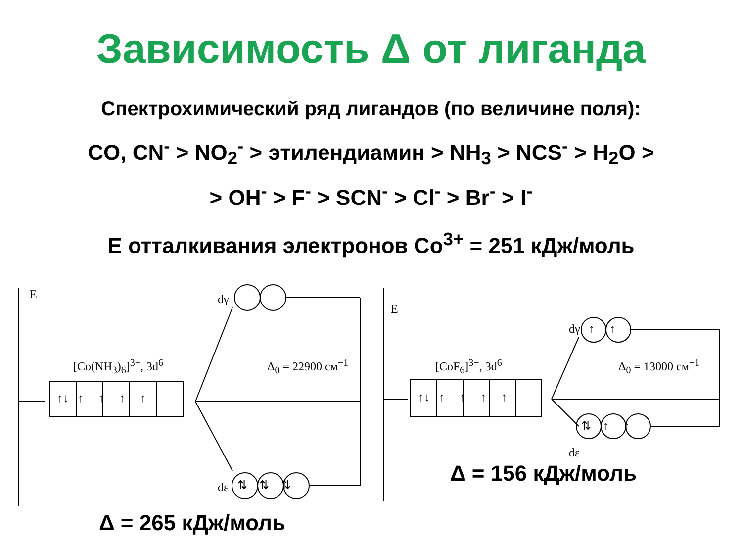Зависимость Δ от лиганда
Спектрохимический ряд лигандов (по величине поля):
CO, CN<sup>-</sup> > NO<sub>2</sub><sup>-</sup> > этилендиамин > NH<sub>3</sub> > NCS<sup>-</sup> > H<sub>2</sub>O >
> OH<sup>-</sup> > F<sup>-</sup> > SCN<sup>-</sup> > Cl<sup>-</sup> > Br<sup>-</sup> > I<sup>-</sup>
E отталкивания электронов Co<sup>3+</sup> = 251 кДж/моль
E dγ
dε
[Co(NH<sub>3</sub>)<sub>6</sub>]<sup>3+</sup>, 3d<sup>6</sup> Δ<sub>0</sub> = 22900 см<sup>−1</sup>
↑↓ ↑ ↑ ↑ ↑
⇅ ⇅ ⇅
Δ = 265 кДж/моль
E
dγ
dε
[CoF<sub>6</sub>]<sup>3−</sup>, 3d<sup>6</sup> Δ<sub>0</sub> = 13000 см<sup>−1</sup>
↑↓ ↑ ↑ ↑ ↑
↑ ↑
⇅ ↑ ↑
Δ = 156 кДж/моль